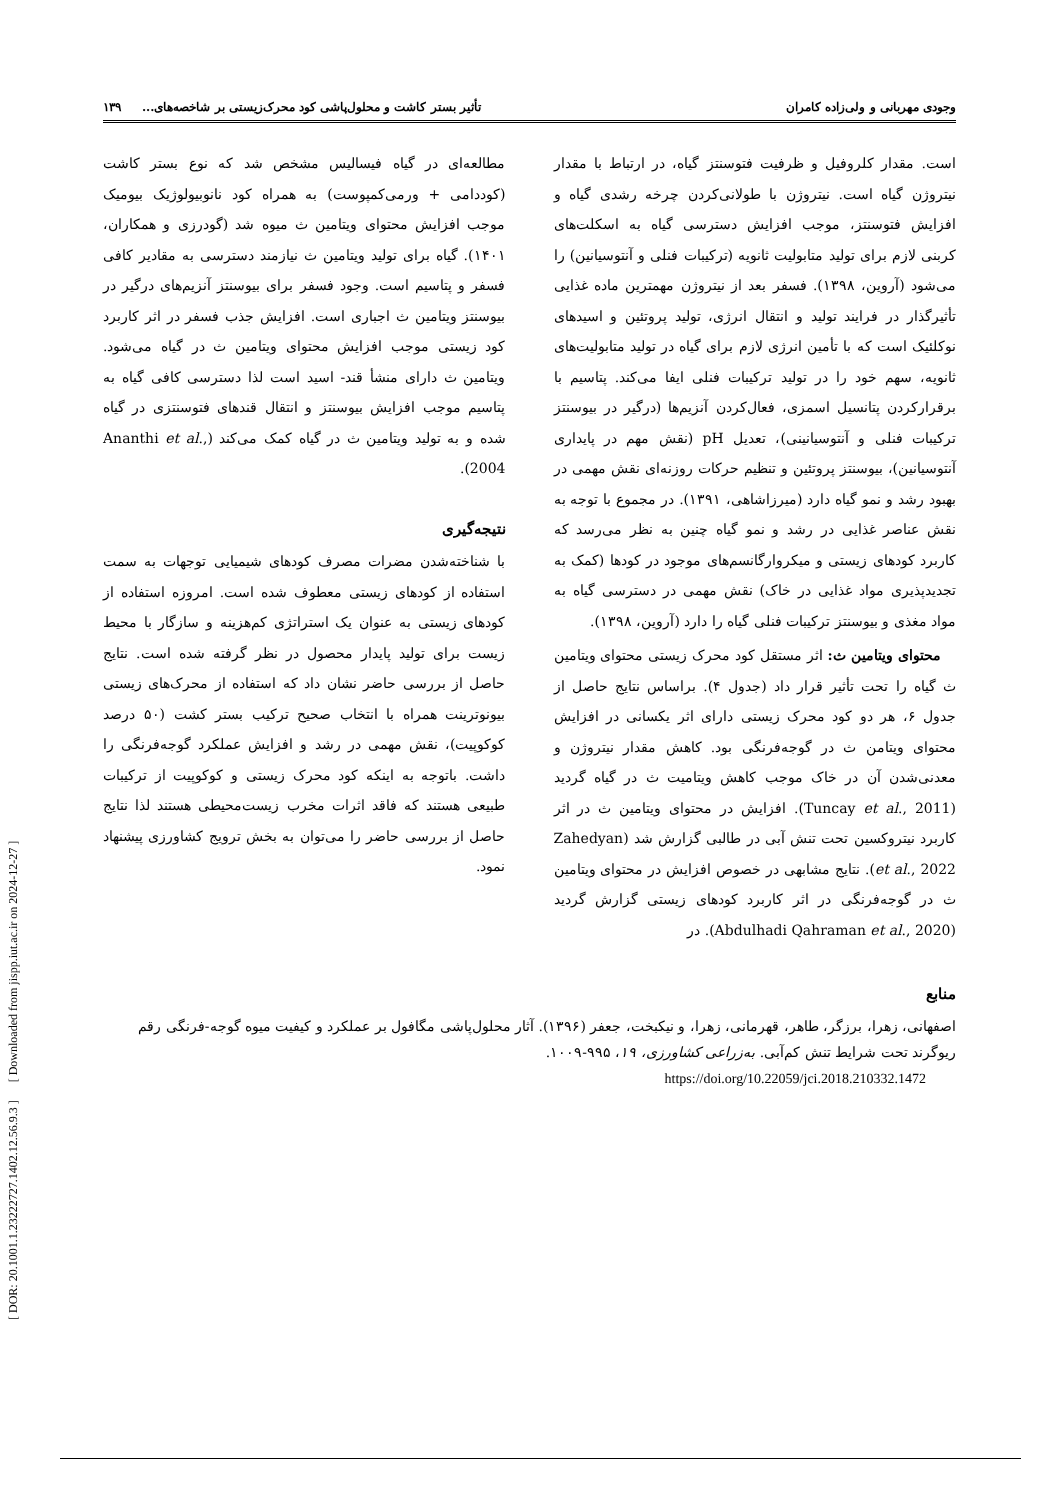[ DOR: 20.1001.1.23222727.1402.12.56.9.3 ] [ Downloaded from jispp.iut.ac.ir on 2024-12-27 ]
وجودی مهربانی و ولی‌زاده کامران تأثیر بستر کاشت و محلول‌پاشی کود محرک‌زیستی بر شاخصه‌های... ۱۳۹
است. مقدار کلروفیل و ظرفیت فتوسنتز گیاه، در ارتباط با مقدار نیتروژن گیاه است. نیتروژن با طولانی‌کردن چرخه رشدی گیاه و افزایش فتوسنتز، موجب افزایش دسترسی گیاه به اسکلت‌های کربنی لازم برای تولید متابولیت ثانویه (ترکیبات فنلی و آنتوسیانین) را می‌شود (آروین، ۱۳۹۸). فسفر بعد از نیتروژن مهمترین ماده غذایی تأثیرگذار در فرایند تولید و انتقال انرژی، تولید پروتئین و اسیدهای نوکلئیک است که با تأمین انرژی لازم برای گیاه در تولید متابولیت‌های ثانویه، سهم خود را در تولید ترکیبات فنلی ایفا می‌کند. پتاسیم با برقرارکردن پتانسیل اسمزی، فعال‌کردن آنزیم‌ها (درگیر در بیوسنتز ترکیبات فنلی و آنتوسیانینی)، تعدیل pH (نقش مهم در پایداری آنتوسیانین)، بیوسنتز پروتئین و تنظیم حرکات روزنه‌ای نقش مهمی در بهبود رشد و نمو گیاه دارد (میرزاشاهی، ۱۳۹۱). در مجموع با توجه به نقش عناصر غذایی در رشد و نمو گیاه چنین به نظر می‌رسد که کاربرد کودهای زیستی و میکروارگانسم‌های موجود در کودها (کمک به تجدیدپذیری مواد غذایی در خاک) نقش مهمی در دسترسی گیاه به مواد مغذی و بیوسنتز ترکیبات فنلی گیاه را دارد (آروین، ۱۳۹۸).
محتوای ویتامین ث: اثر مستقل کود محرک زیستی محتوای ویتامین ث گیاه را تحت تأثیر قرار داد (جدول ۴). براساس نتایج حاصل از جدول ۶، هر دو کود محرک زیستی دارای اثر یکسانی در افزایش محتوای ویتامن ث در گوجه‌فرنگی بود. کاهش مقدار نیتروژن و معدنی‌شدن آن در خاک موجب کاهش ویتامیت ث در گیاه گردید (Tuncay et al., 2011). افزایش در محتوای ویتامین ث در اثر کاربرد نیتروکسین تحت تنش آبی در طالبی گزارش شد (Zahedyan et al., 2022). نتایج مشابهی در خصوص افزایش در محتوای ویتامین ث در گوجه‌فرنگی در اثر کاربرد کودهای زیستی گزارش گردید (Abdulhadi Qahraman et al., 2020). در
مطالعه‌ای در گیاه فیسالیس مشخص شد که نوع بستر کاشت (کوددامی + ورمی‌کمپوست) به همراه کود نانوبیولوژیک بیومیک موجب افزایش محتوای ویتامین ث میوه شد (گودرزی و همکاران، ۱۴۰۱). گیاه برای تولید ویتامین ث نیازمند دسترسی به مقادیر کافی فسفر و پتاسیم است. وجود فسفر برای بیوسنتز آنزیم‌های درگیر در بیوسنتز ویتامین ث اجباری است. افزایش جذب فسفر در اثر کاربرد کود زیستی موجب افزایش محتوای ویتامین ث در گیاه می‌شود. ویتامین ث دارای منشأ قند- اسید است لذا دسترسی کافی گیاه به پتاسیم موجب افزایش بیوسنتز و انتقال قندهای فتوسنتزی در گیاه شده و به تولید ویتامین ث در گیاه کمک می‌کند (Ananthi et al., 2004).
نتیجه‌گیری
با شناخته‌شدن مضرات مصرف کودهای شیمیایی توجهات به سمت استفاده از کودهای زیستی معطوف شده است. امروزه استفاده از کودهای زیستی به عنوان یک استراتژی کم‌هزینه و سازگار با محیط زیست برای تولید پایدار محصول در نظر گرفته شده است. نتایج حاصل از بررسی حاضر نشان داد که استفاده از محرک‌های زیستی بیونوترینت همراه با انتخاب صحیح ترکیب بستر کشت (۵۰ درصد کوکوپیت)، نقش مهمی در رشد و افزایش عملکرد گوجه‌فرنگی را داشت. باتوجه به اینکه کود محرک زیستی و کوکوپیت از ترکیبات طبیعی هستند که فاقد اثرات مخرب زیست‌محیطی هستند لذا نتایج حاصل از بررسی حاضر را می‌توان به بخش ترویج کشاورزی پیشنهاد نمود.
منابع
اصفهانی، زهرا، برزگر، طاهر، قهرمانی، زهرا، و نیکبخت، جعفر (۱۳۹۶). آثار محلول‌پاشی مگافول بر عملکرد و کیفیت میوه گوجه-فرنگی رقم ریوگرند تحت شرایط تنش کم‌آبی. به‌زراعی کشاورزی، ۱۹، ۹۹۵-۱۰۰۹.
https://doi.org/10.22059/jci.2018.210332.1472